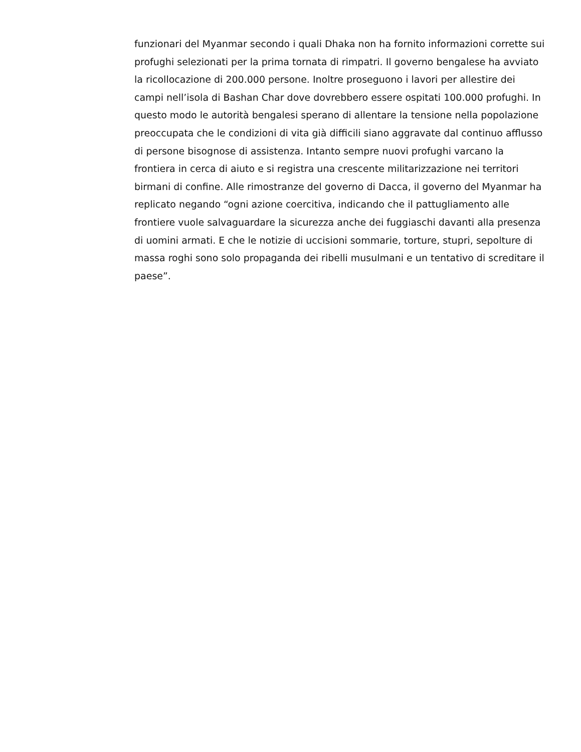funzionari del Myanmar secondo i quali Dhaka non ha fornito informazioni corrette sui profughi selezionati per la prima tornata di rimpatri. Il governo bengalese ha avviato la ricollocazione di 200.000 persone. Inoltre proseguono i lavori per allestire dei campi nell’isola di Bashan Char dove dovrebbero essere ospitati 100.000 profughi. In questo modo le autorità bengalesi sperano di allentare la tensione nella popolazione preoccupata che le condizioni di vita già difficili siano aggravate dal continuo afflusso di persone bisognose di assistenza. Intanto sempre nuovi profughi varcano la frontiera in cerca di aiuto e si registra una crescente militarizzazione nei territori birmani di confine. Alle rimostranze del governo di Dacca, il governo del Myanmar ha replicato negando “ogni azione coercitiva, indicando che il pattugliamento alle frontiere vuole salvaguardare la sicurezza anche dei fuggiaschi davanti alla presenza di uomini armati. E che le notizie di uccisioni sommarie, torture, stupri, sepolture di massa roghi sono solo propaganda dei ribelli musulmani e un tentativo di screditare il paese”.